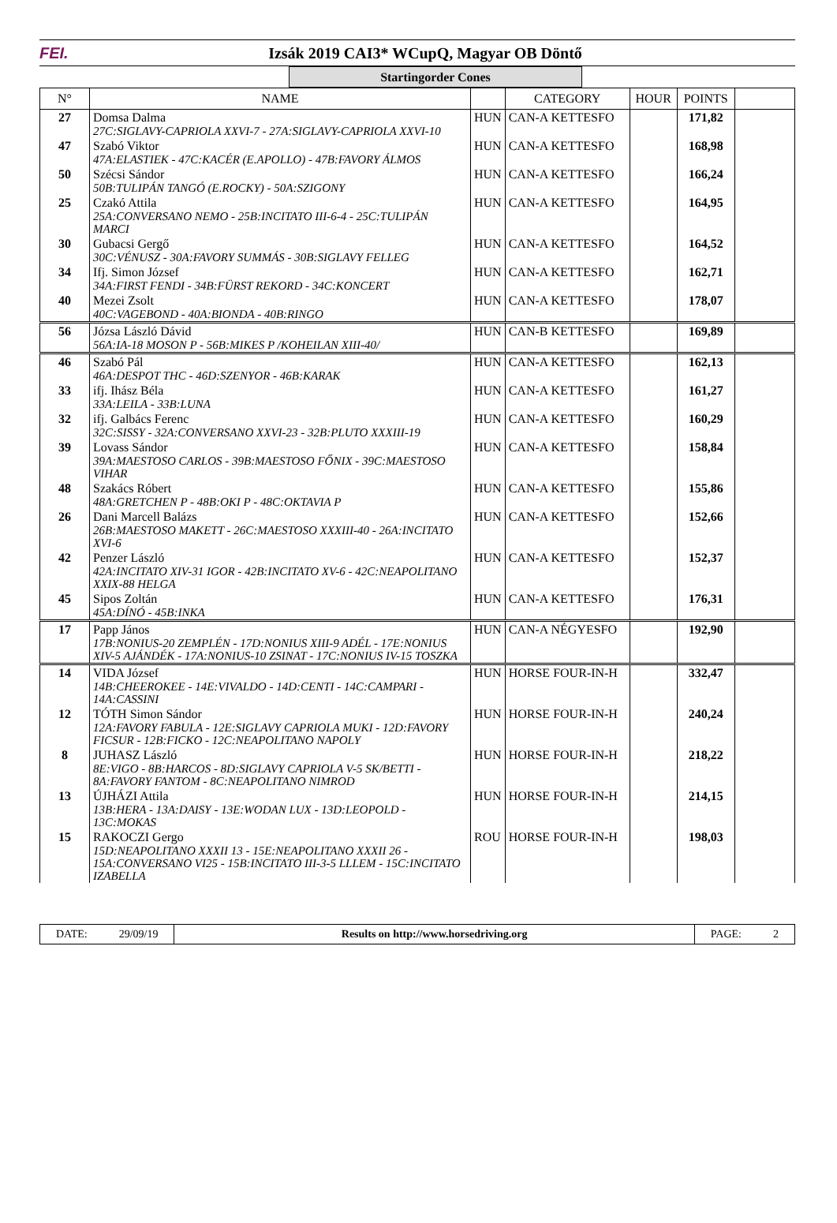FEI.
Izsák 2019 CAI3* WCupQ, Magyar OB Döntő
Startingorder Cones
| N° | NAME | | CATEGORY | HOUR | POINTS | |
| --- | --- | --- | --- | --- | --- | --- |
| 27 | Domsa Dalma 27C:SIGLAVY-CAPRIOLA XXVI-7 - 27A:SIGLAVY-CAPRIOLA XXVI-10 | HUN | CAN-A KETTESFO | | 171,82 | |
| 47 | Szabó Viktor 47A:ELASTIEK - 47C:KACÉR (E.APOLLO) - 47B:FAVORY ÁLMOS | HUN | CAN-A KETTESFO | | 168,98 | |
| 50 | Szécsi Sándor 50B:TULIPÁN TANGÓ (E.ROCKY) - 50A:SZIGONY | HUN | CAN-A KETTESFO | | 166,24 | |
| 25 | Czakó Attila 25A:CONVERSANO NEMO - 25B:INCITATO III-6-4 - 25C:TULIPÁN MARCI | HUN | CAN-A KETTESFO | | 164,95 | |
| 30 | Gubacsi Gergő 30C:VÉNUSZ - 30A:FAVORY SUMMÁS - 30B:SIGLAVY FELLEG | HUN | CAN-A KETTESFO | | 164,52 | |
| 34 | Ifj. Simon József 34A:FIRST FENDI - 34B:FÜRST REKORD - 34C:KONCERT | HUN | CAN-A KETTESFO | | 162,71 | |
| 40 | Mezei Zsolt 40C:VAGEBOND - 40A:BIONDA - 40B:RINGO | HUN | CAN-A KETTESFO | | 178,07 | |
| 56 | Józsa László Dávid 56A:IA-18 MOSON P - 56B:MIKES P /KOHEILAN XIII-40/ | HUN | CAN-B KETTESFO | | 169,89 | |
| 46 | Szabó Pál 46A:DESPOT THC - 46D:SZENYOR - 46B:KARAK | HUN | CAN-A KETTESFO | | 162,13 | |
| 33 | ifj. Ihász Béla 33A:LEILA - 33B:LUNA | HUN | CAN-A KETTESFO | | 161,27 | |
| 32 | ifj. Galbács Ferenc 32C:SISSY - 32A:CONVERSANO XXVI-23 - 32B:PLUTO XXXIII-19 | HUN | CAN-A KETTESFO | | 160,29 | |
| 39 | Lovass Sándor 39A:MAESTOSO CARLOS - 39B:MAESTOSO FŐNIX - 39C:MAESTOSO VIHAR | HUN | CAN-A KETTESFO | | 158,84 | |
| 48 | Szakács Róbert 48A:GRETCHEN P - 48B:OKI P - 48C:OKTAVIA P | HUN | CAN-A KETTESFO | | 155,86 | |
| 26 | Dani Marcell Balázs 26B:MAESTOSO MAKETT - 26C:MAESTOSO XXXIII-40 - 26A:INCITATO XVI-6 | HUN | CAN-A KETTESFO | | 152,66 | |
| 42 | Penzer László 42A:INCITATO XIV-31 IGOR - 42B:INCITATO XV-6 - 42C:NEAPOLITANO XXIX-88 HELGA | HUN | CAN-A KETTESFO | | 152,37 | |
| 45 | Sipos Zoltán 45A:DÍNÓ - 45B:INKA | HUN | CAN-A KETTESFO | | 176,31 | |
| 17 | Papp János 17B:NONIUS-20 ZEMPLÉN - 17D:NONIUS XIII-9 ADÉL - 17E:NONIUS XIV-5 AJÁNDÉK - 17A:NONIUS-10 ZSINAT - 17C:NONIUS IV-15 TOSZKA | HUN | CAN-A NÉGYESFO | | 192,90 | |
| 14 | VIDA József 14B:CHEEROKEE - 14E:VIVALDO - 14D:CENTI - 14C:CAMPARI - 14A:CASSINI | HUN | HORSE FOUR-IN-H | | 332,47 | |
| 12 | TÓTH Simon Sándor 12A:FAVORY FABULA - 12E:SIGLAVY CAPRIOLA MUKI - 12D:FAVORY FICSUR - 12B:FICKO - 12C:NEAPOLITANO NAPOLY | HUN | HORSE FOUR-IN-H | | 240,24 | |
| 8 | JUHASZ László 8E:VIGO - 8B:HARCOS - 8D:SIGLAVY CAPRIOLA V-5 SK/BETTI - 8A:FAVORY FANTOM - 8C:NEAPOLITANO NIMROD | HUN | HORSE FOUR-IN-H | | 218,22 | |
| 13 | ÚJHÁZI Attila 13B:HERA - 13A:DAISY - 13E:WODAN LUX - 13D:LEOPOLD - 13C:MOKAS | HUN | HORSE FOUR-IN-H | | 214,15 | |
| 15 | RAKOCZI Gergo 15D:NEAPOLITANO XXXII 13 - 15E:NEAPOLITANO XXXII 26 - 15A:CONVERSANO VI25 - 15B:INCITATO III-3-5 LLLEM - 15C:INCITATO IZABELLA | ROU | HORSE FOUR-IN-H | | 198,03 | |
DATE: 29/09/19 Results on http://www.horsedriving.org
PAGE: 2